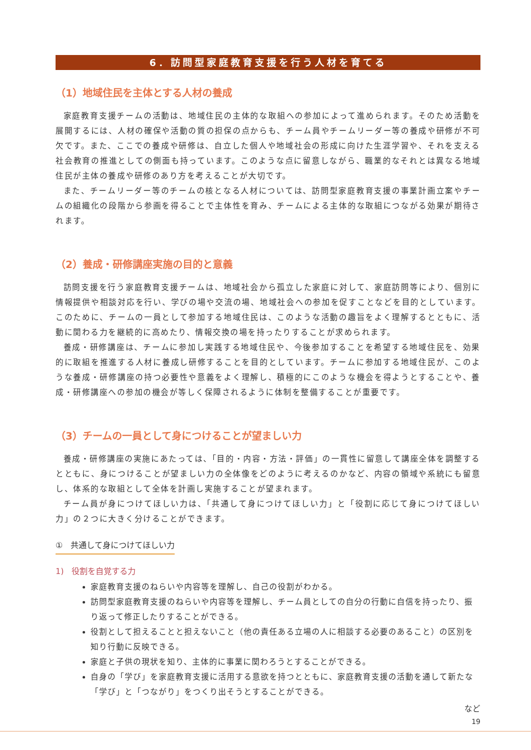6．訪問型家庭教育支援を行う人材を育てる
（1）地域住民を主体とする人材の養成
家庭教育支援チームの活動は、地域住民の主体的な取組への参加によって進められます。そのため活動を展開するには、人材の確保や活動の質の担保の点からも、チーム員やチームリーダー等の養成や研修が不可欠です。また、ここでの養成や研修は、自立した個人や地域社会の形成に向けた生涯学習や、それを支える社会教育の推進としての側面も持っています。このような点に留意しながら、職業的なそれとは異なる地域住民が主体の養成や研修のあり方を考えることが大切です。
また、チームリーダー等のチームの核となる人材については、訪問型家庭教育支援の事業計画立案やチームの組織化の段階から参画を得ることで主体性を育み、チームによる主体的な取組につながる効果が期待されます。
（2）養成・研修講座実施の目的と意義
訪問支援を行う家庭教育支援チームは、地域社会から孤立した家庭に対して、家庭訪問等により、個別に情報提供や相談対応を行い、学びの場や交流の場、地域社会への参加を促すことなどを目的としています。このために、チームの一員として参加する地域住民は、このような活動の趣旨をよく理解するとともに、活動に関わる力を継続的に高めたり、情報交換の場を持ったりすることが求められます。
養成・研修講座は、チームに参加し実践する地域住民や、今後参加することを希望する地域住民を、効果的に取組を推進する人材に養成し研修することを目的としています。チームに参加する地域住民が、このような養成・研修講座の持つ必要性や意義をよく理解し、積極的にこのような機会を得ようとすることや、養成・研修講座への参加の機会が等しく保障されるように体制を整備することが重要です。
（3）チームの一員として身につけることが望ましい力
養成・研修講座の実施にあたっては、「目的・内容・方法・評価」の一貫性に留意して講座全体を調整するとともに、身につけることが望ましい力の全体像をどのように考えるのかなど、内容の領域や系統にも留意し、体系的な取組として全体を計画し実施することが望まれます。
チーム員が身につけてほしい力は、「共通して身につけてほしい力」と「役割に応じて身につけてほしい力」の２つに大きく分けることができます。
①　共通して身につけてほしい力
1)　役割を自覚する力
家庭教育支援のねらいや内容等を理解し、自己の役割がわかる。
訪問型家庭教育支援のねらいや内容等を理解し、チーム員としての自分の行動に自信を持ったり、振り返って修正したりすることができる。
役割として担えることと担えないこと（他の責任ある立場の人に相談する必要のあること）の区別を知り行動に反映できる。
家庭と子供の現状を知り、主体的に事業に関わろうとすることができる。
自身の「学び」を家庭教育支援に活用する意欲を持つとともに、家庭教育支援の活動を通して新たな「学び」と「つながり」をつくり出そうとすることができる。
など
19